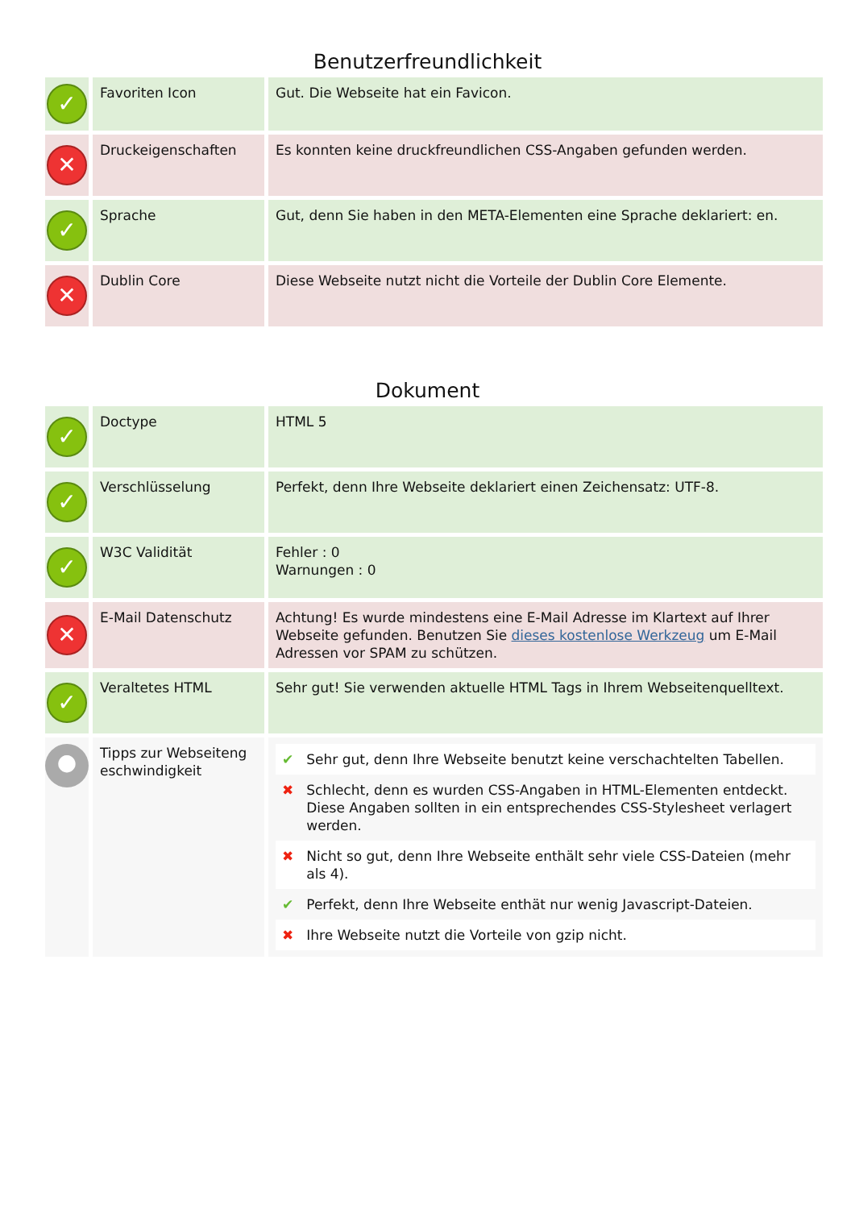Benutzerfreundlichkeit
| ✓ | Favoriten Icon | Gut. Die Webseite hat ein Favicon. |
| ✕ | Druckeigenschaften | Es konnten keine druckfreundlichen CSS-Angaben gefunden werden. |
| ✓ | Sprache | Gut, denn Sie haben in den META-Elementen eine Sprache deklariert: en. |
| ✕ | Dublin Core | Diese Webseite nutzt nicht die Vorteile der Dublin Core Elemente. |
Dokument
| ✓ | Doctype | HTML 5 |
| ✓ | Verschlüsselung | Perfekt, denn Ihre Webseite deklariert einen Zeichensatz: UTF-8. |
| ✓ | W3C Validität | Fehler : 0 Warnungen : 0 |
| ✕ | E-Mail Datenschutz | Achtung! Es wurde mindestens eine E-Mail Adresse im Klartext auf Ihrer Webseite gefunden. Benutzen Sie dieses kostenlose Werkzeug um E-Mail Adressen vor SPAM zu schützen. |
| ✓ | Veraltetes HTML | Sehr gut! Sie verwenden aktuelle HTML Tags in Ihrem Webseitenquelltext. |
| ● | Tipps zur Webseiteng eschwindigkeit | / ✔ / Sehr gut, denn Ihre Webseite benutzt keine verschachtelten Tabellen. / / ✖ / Schlecht, denn es wurden CSS-Angaben in HTML-Elementen entdeckt. Diese Angaben sollten in ein entsprechendes CSS-Stylesheet verlagert werden. / / ✖ / Nicht so gut, denn Ihre Webseite enthält sehr viele CSS-Dateien (mehr als 4). / / ✔ / Perfekt, denn Ihre Webseite enthät nur wenig Javascript-Dateien. / / ✖ / Ihre Webseite nutzt die Vorteile von gzip nicht. / |